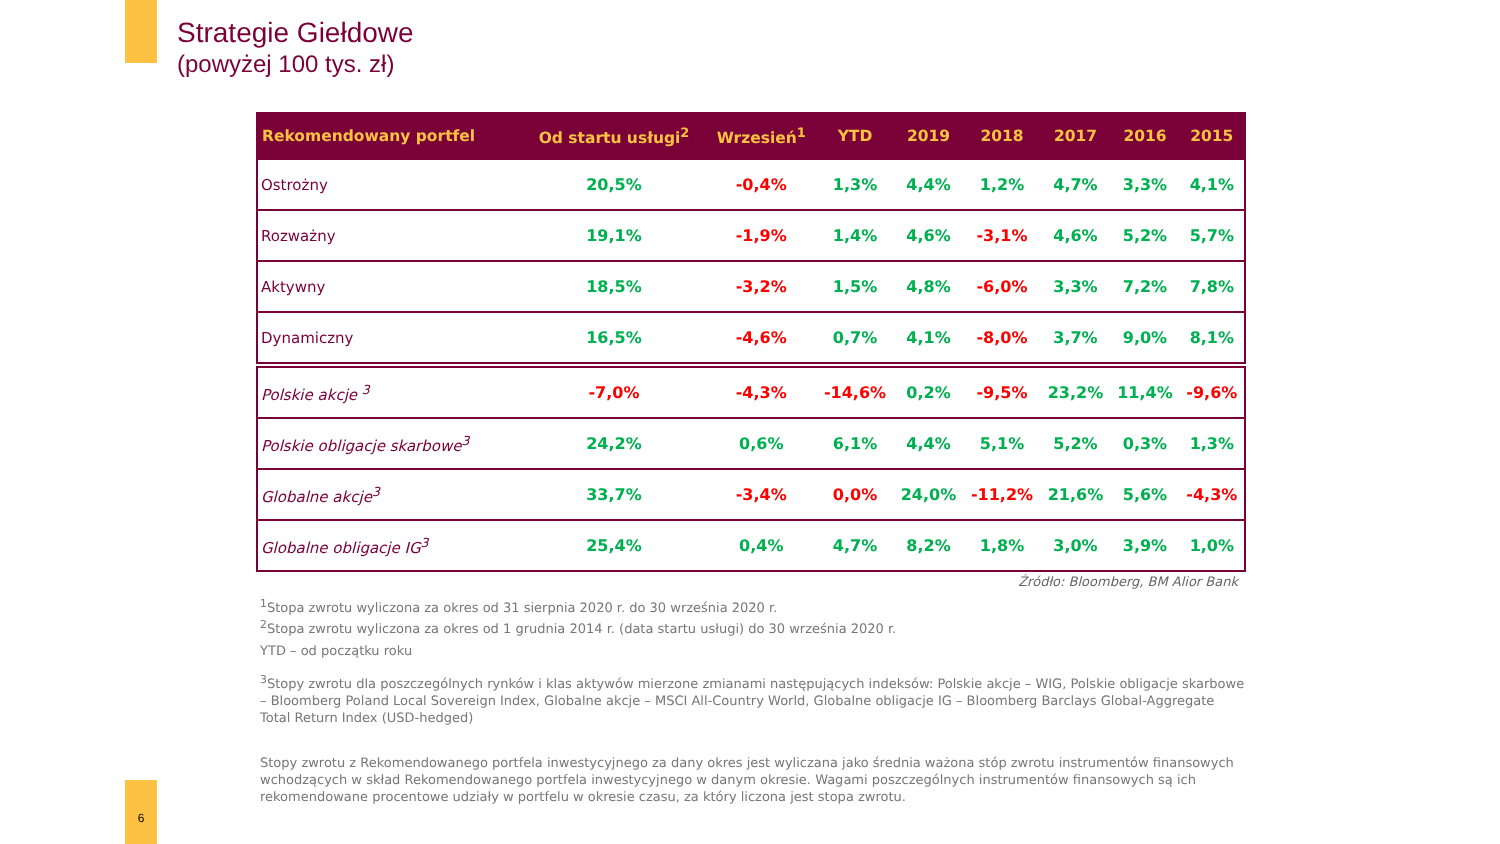Strategie Giełdowe
(powyżej 100 tys. zł)
| Rekomendowany portfel | Od startu usługi<sup>2</sup> | Wrzesień<sup>1</sup> | YTD | 2019 | 2018 | 2017 | 2016 | 2015 |
| --- | --- | --- | --- | --- | --- | --- | --- | --- |
| Ostrożny | 20,5% | -0,4% | 1,3% | 4,4% | 1,2% | 4,7% | 3,3% | 4,1% |
| Rozważny | 19,1% | -1,9% | 1,4% | 4,6% | -3,1% | 4,6% | 5,2% | 5,7% |
| Aktywny | 18,5% | -3,2% | 1,5% | 4,8% | -6,0% | 3,3% | 7,2% | 7,8% |
| Dynamiczny | 16,5% | -4,6% | 0,7% | 4,1% | -8,0% | 3,7% | 9,0% | 8,1% |
| Polskie akcje <sup>3</sup> | -7,0% | -4,3% | -14,6% | 0,2% | -9,5% | 23,2% | 11,4% | -9,6% |
| Polskie obligacje skarbowe<sup>3</sup> | 24,2% | 0,6% | 6,1% | 4,4% | 5,1% | 5,2% | 0,3% | 1,3% |
| Globalne akcje<sup>3</sup> | 33,7% | -3,4% | 0,0% | 24,0% | -11,2% | 21,6% | 5,6% | -4,3% |
| Globalne obligacje IG<sup>3</sup> | 25,4% | 0,4% | 4,7% | 8,2% | 1,8% | 3,0% | 3,9% | 1,0% |
Źródło: Bloomberg, BM Alior Bank
<sup>1</sup> Stopa zwrotu wyliczona za okres od 31 sierpnia 2020 r. do 30 września 2020 r.
<sup>2</sup> Stopa zwrotu wyliczona za okres od 1 grudnia 2014 r. (data startu usługi) do 30 września 2020 r.
YTD – od początku roku
<sup>3</sup> Stopy zwrotu dla poszczególnych rynków i klas aktywów mierzone zmianami następujących indeksów: Polskie akcje – WIG, Polskie obligacje skarbowe – Bloomberg Poland Local Sovereign Index, Globalne akcje – MSCI All-Country World, Globalne obligacje IG – Bloomberg Barclays Global-Aggregate Total Return Index (USD-hedged)
Stopy zwrotu z Rekomendowanego portfela inwestycyjnego za dany okres jest wyliczana jako średnia ważona stóp zwrotu instrumentów finansowych wchodzących w skład Rekomendowanego portfela inwestycyjnego w danym okresie. Wagami poszczególnych instrumentów finansowych są ich rekomendowane procentowe udziały w portfelu w okresie czasu, za który liczona jest stopa zwrotu.
6